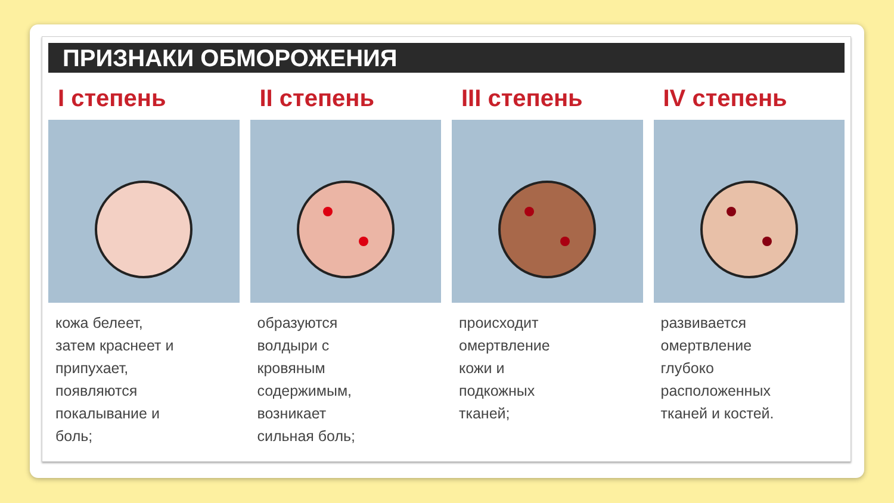ПРИЗНАКИ ОБМОРОЖЕНИЯ
I степень
кожа белеет,
затем краснеет и
припухает,
появляются
покалывание и
боль;
II степень
образуются
волдыри с
кровяным
содержимым,
возникает
сильная боль;
III степень
происходит
омертвление
кожи и
подкожных
тканей;
IV степень
развивается
омертвление
глубоко
расположенных
тканей и костей.